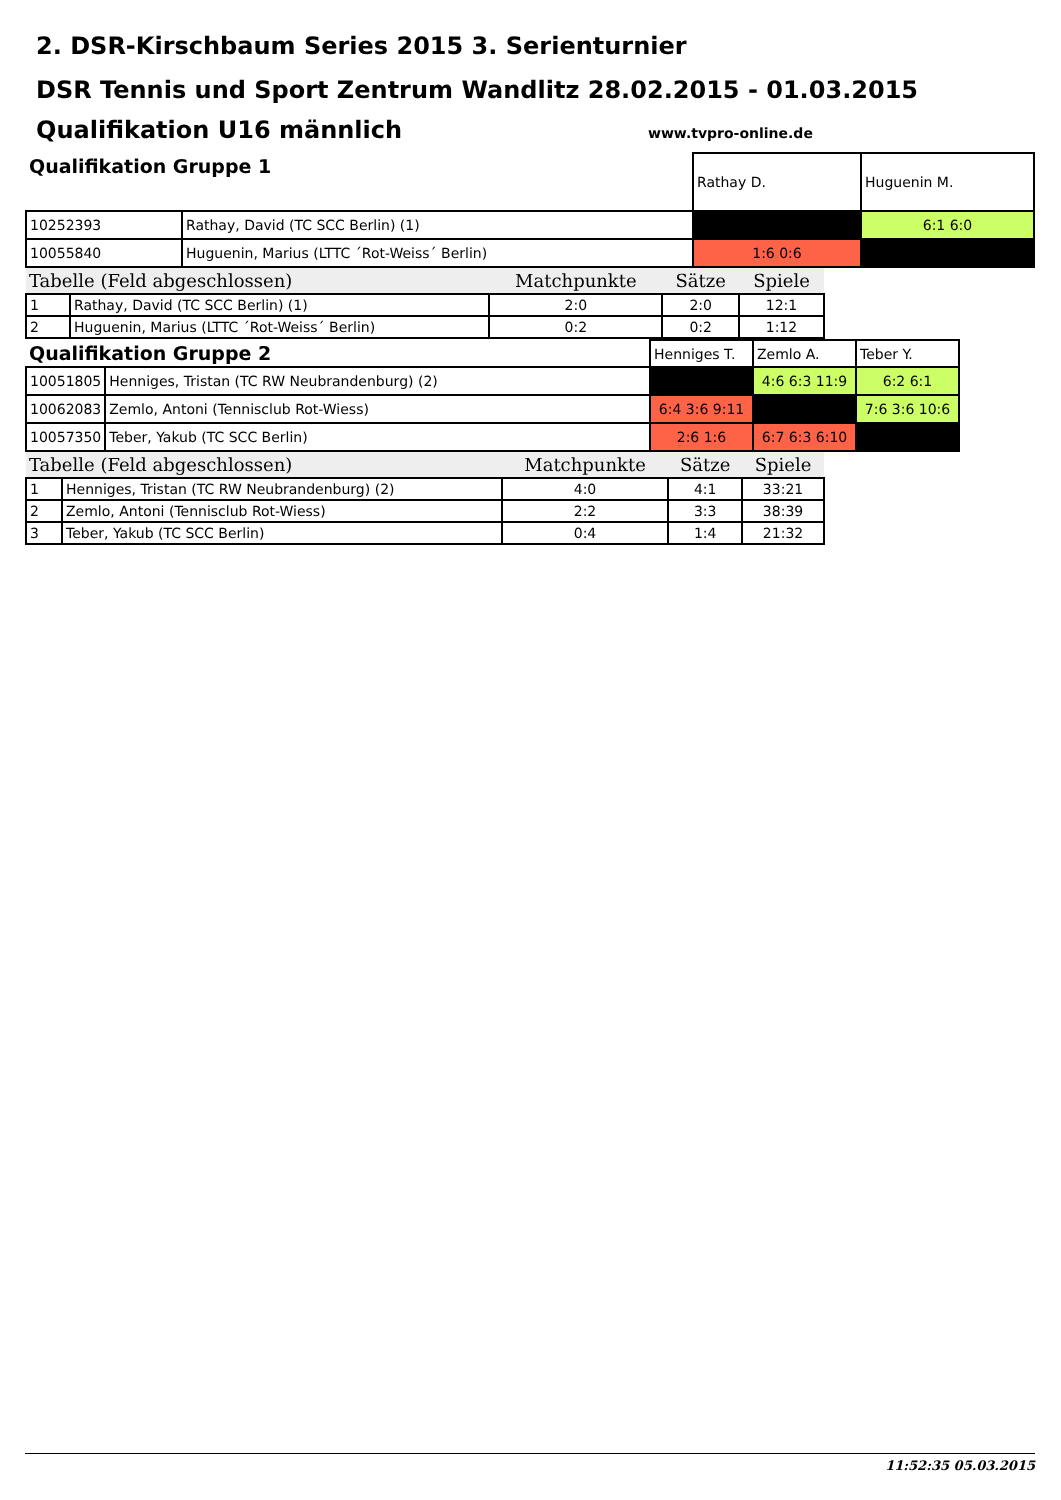2. DSR-Kirschbaum Series 2015 3. Serienturnier
DSR Tennis und Sport Zentrum Wandlitz 28.02.2015 - 01.03.2015
Qualifikation U16 männlich
www.tvpro-online.de
| Qualifikation Gruppe 1 | | Rathay D. | Huguenin M. |
| 10252393 | Rathay, David (TC SCC Berlin) (1) | | 6:1 6:0 |
| 10055840 | Huguenin, Marius (LTTC ´Rot-Weiss´ Berlin) | 1:6 0:6 | |
| Tabelle (Feld abgeschlossen) | | Matchpunkte | Sätze | Spiele |
| 1 | Rathay, David (TC SCC Berlin) (1) | 2:0 | 2:0 | 12:1 |
| 2 | Huguenin, Marius (LTTC ´Rot-Weiss´ Berlin) | 0:2 | 0:2 | 1:12 |
| Qualifikation Gruppe 2 | | Henniges T. | Zemlo A. | Teber Y. |
| 10051805 | Henniges, Tristan (TC RW Neubrandenburg) (2) | | 4:6 6:3 11:9 | 6:2 6:1 |
| 10062083 | Zemlo, Antoni (Tennisclub Rot-Wiess) | 6:4 3:6 9:11 | | 7:6 3:6 10:6 |
| 10057350 | Teber, Yakub (TC SCC Berlin) | 2:6 1:6 | 6:7 6:3 6:10 | |
| Tabelle (Feld abgeschlossen) | | Matchpunkte | Sätze | Spiele |
| 1 | Henniges, Tristan (TC RW Neubrandenburg) (2) | 4:0 | 4:1 | 33:21 |
| 2 | Zemlo, Antoni (Tennisclub Rot-Wiess) | 2:2 | 3:3 | 38:39 |
| 3 | Teber, Yakub (TC SCC Berlin) | 0:4 | 1:4 | 21:32 |
11:52:35 05.03.2015